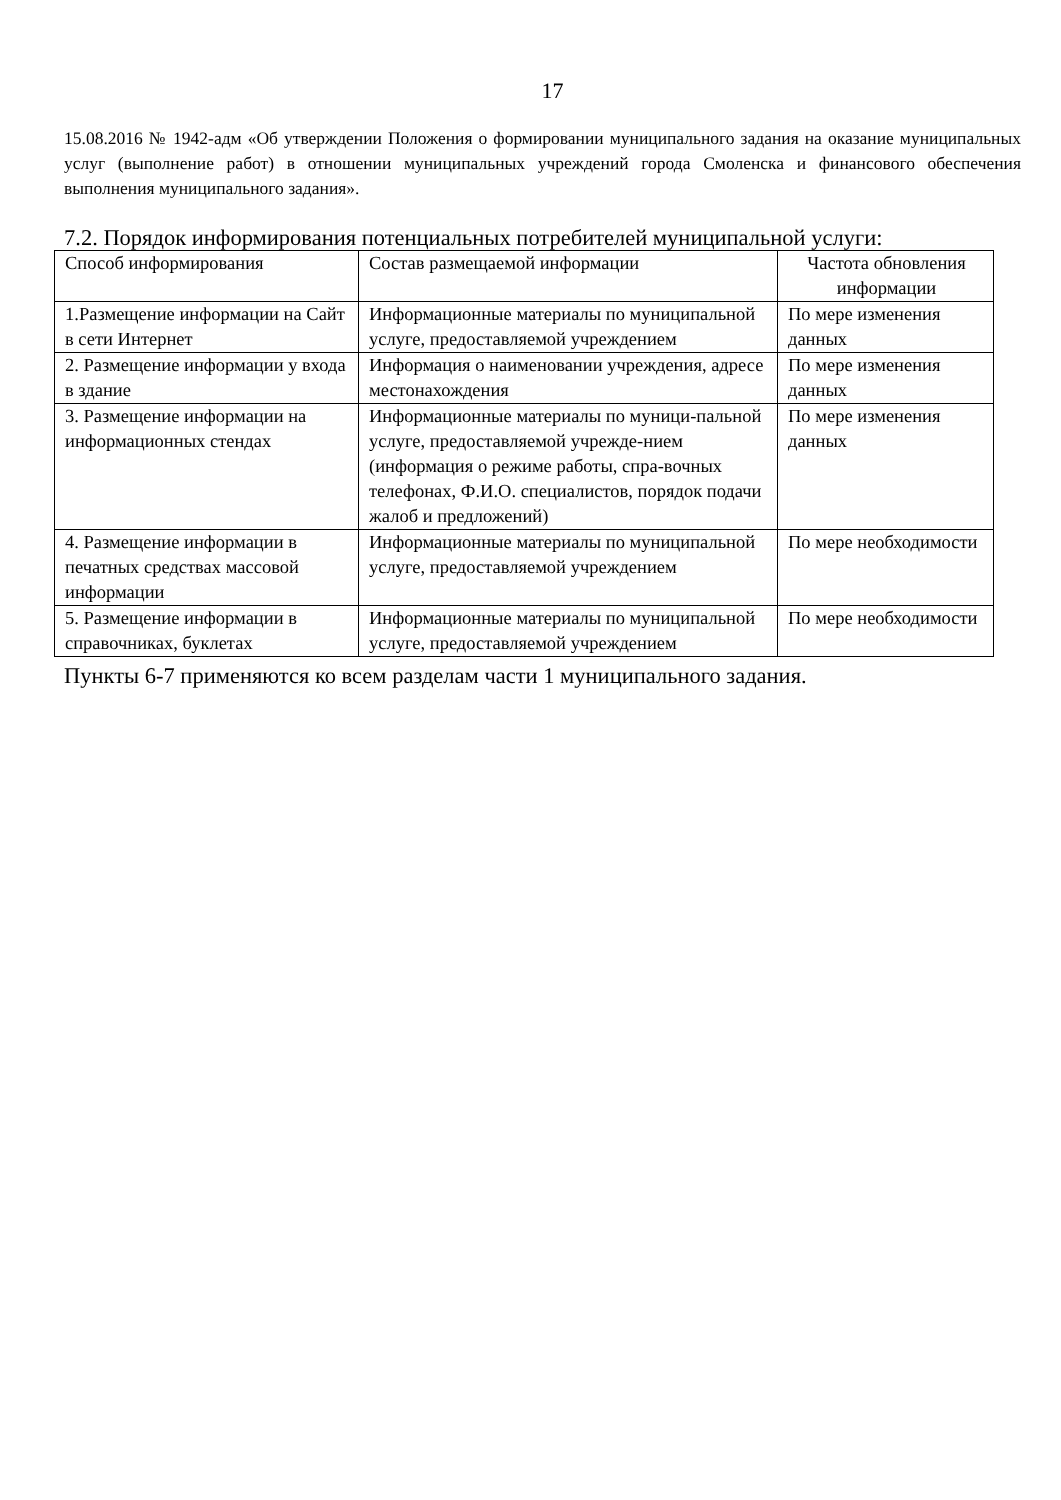17
15.08.2016 № 1942-адм «Об утверждении Положения о формировании муниципального задания на оказание муниципальных услуг (выполнение работ) в отношении муниципальных учреждений города Смоленска и финансового обеспечения выполнения муниципального задания».
7.2. Порядок информирования потенциальных потребителей муниципальной услуги:
| Способ информирования | Состав размещаемой информации | Частота обновления информации |
| --- | --- | --- |
| 1.Размещение информации на Сайт в сети Интернет | Информационные материалы по муниципальной услуге, предоставляемой учреждением | По мере изменения данных |
| 2. Размещение информации у входа в здание | Информация о наименовании учреждения, адресе местонахождения | По мере изменения данных |
| 3. Размещение информации на информационных стендах | Информационные материалы по муници-пальной услуге, предоставляемой учрежде-нием (информация о режиме работы, спра-вочных телефонах, Ф.И.О. специалистов, порядок подачи жалоб и предложений) | По мере изменения данных |
| 4. Размещение информации в печатных средствах массовой информации | Информационные материалы по муниципальной услуге, предоставляемой учреждением | По мере необходимости |
| 5. Размещение информации в справочниках, буклетах | Информационные материалы по муниципальной услуге, предоставляемой учреждением | По мере необходимости |
Пункты 6-7 применяются ко всем разделам части 1 муниципального задания.